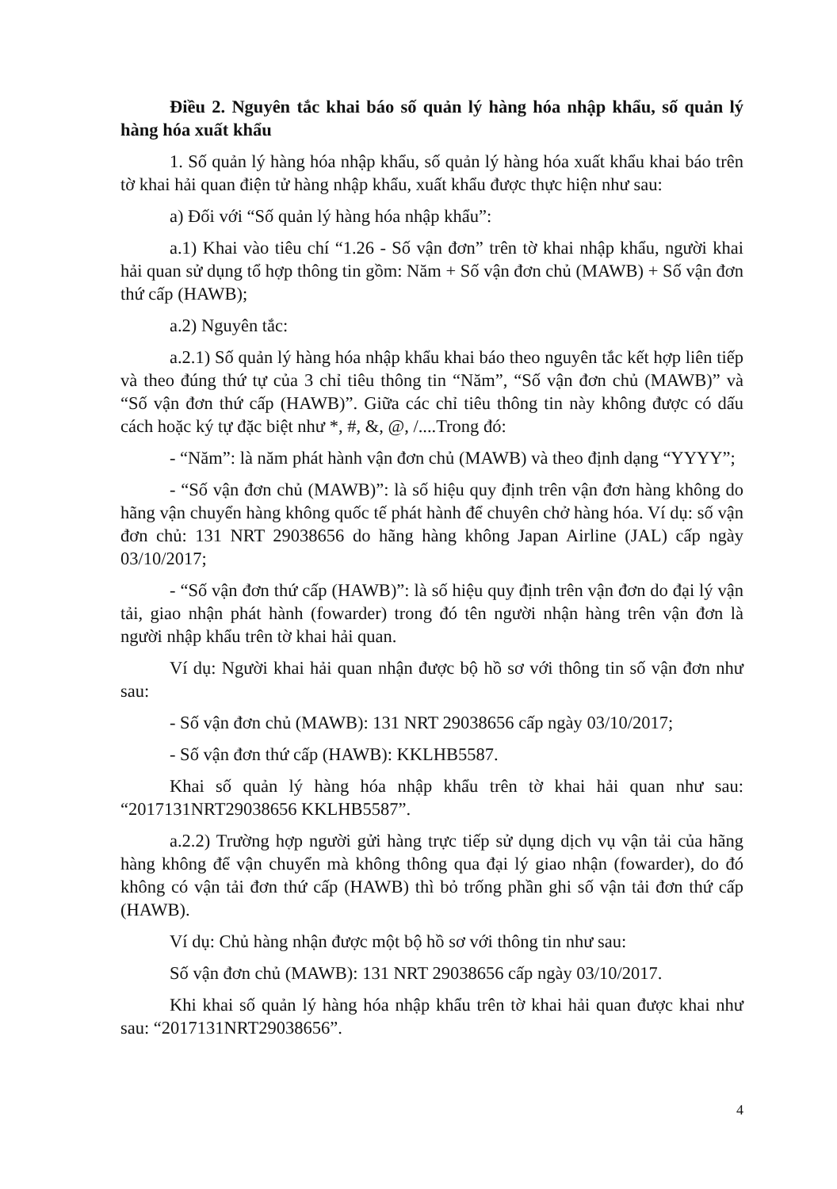Điều 2. Nguyên tắc khai báo số quản lý hàng hóa nhập khẩu, số quản lý hàng hóa xuất khẩu
1. Số quản lý hàng hóa nhập khẩu, số quản lý hàng hóa xuất khẩu khai báo trên tờ khai hải quan điện tử hàng nhập khẩu, xuất khẩu được thực hiện như sau:
a) Đối với “Số quản lý hàng hóa nhập khẩu”:
a.1) Khai vào tiêu chí “1.26 - Số vận đơn” trên tờ khai nhập khẩu, người khai hải quan sử dụng tổ hợp thông tin gồm: Năm + Số vận đơn chủ (MAWB) + Số vận đơn thứ cấp (HAWB);
a.2) Nguyên tắc:
a.2.1) Số quản lý hàng hóa nhập khẩu khai báo theo nguyên tắc kết hợp liên tiếp và theo đúng thứ tự của 3 chỉ tiêu thông tin “Năm”, “Số vận đơn chủ (MAWB)” và “Số vận đơn thứ cấp (HAWB)”. Giữa các chỉ tiêu thông tin này không được có dấu cách hoặc ký tự đặc biệt như *, #, &, @, /....Trong đó:
- “Năm”: là năm phát hành vận đơn chủ (MAWB) và theo định dạng “YYYY”;
- “Số vận đơn chủ (MAWB)”: là số hiệu quy định trên vận đơn hàng không do hãng vận chuyển hàng không quốc tế phát hành để chuyên chở hàng hóa. Ví dụ: số vận đơn chủ: 131 NRT 29038656 do hãng hàng không Japan Airline (JAL) cấp ngày 03/10/2017;
- “Số vận đơn thứ cấp (HAWB)”: là số hiệu quy định trên vận đơn do đại lý vận tải, giao nhận phát hành (fowarder) trong đó tên người nhận hàng trên vận đơn là người nhập khẩu trên tờ khai hải quan.
Ví dụ: Người khai hải quan nhận được bộ hồ sơ với thông tin số vận đơn như sau:
- Số vận đơn chủ (MAWB): 131 NRT 29038656 cấp ngày 03/10/2017;
- Số vận đơn thứ cấp (HAWB): KKLHB5587.
Khai số quản lý hàng hóa nhập khẩu trên tờ khai hải quan như sau: “2017131NRT29038656 KKLHB5587”.
a.2.2) Trường hợp người gửi hàng trực tiếp sử dụng dịch vụ vận tải của hãng hàng không để vận chuyển mà không thông qua đại lý giao nhận (fowarder), do đó không có vận tải đơn thứ cấp (HAWB) thì bỏ trống phần ghi số vận tải đơn thứ cấp (HAWB).
Ví dụ: Chủ hàng nhận được một bộ hồ sơ với thông tin như sau:
Số vận đơn chủ (MAWB): 131 NRT 29038656 cấp ngày 03/10/2017.
Khi khai số quản lý hàng hóa nhập khẩu trên tờ khai hải quan được khai như sau: “2017131NRT29038656”.
4